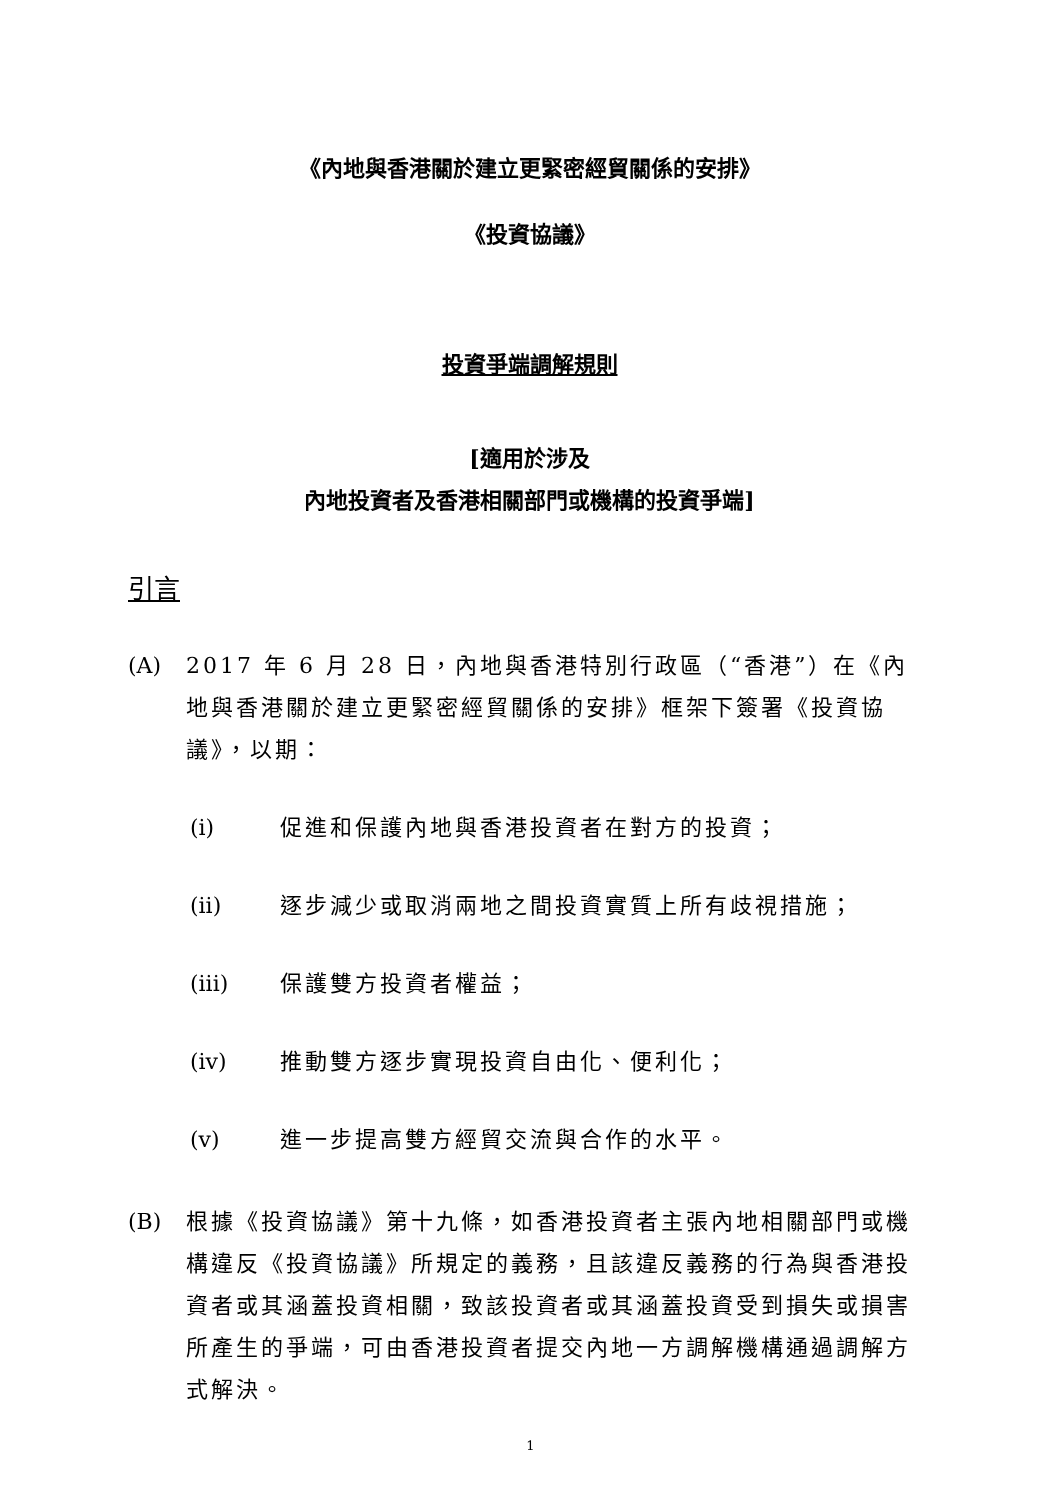《內地與香港關於建立更緊密經貿關係的安排》
《投資協議》
投資爭端調解規則
[適用於涉及
內地投資者及香港相關部門或機構的投資爭端]
引言
(A) 2017 年 6 月 28 日，內地與香港特別行政區（“香港”）在《內地與香港關於建立更緊密經貿關係的安排》框架下簽署《投資協議》，以期：
(i) 促進和保護內地與香港投資者在對方的投資；
(ii) 逐步減少或取消兩地之間投資實質上所有歧視措施；
(iii) 保護雙方投資者權益；
(iv) 推動雙方逐步實現投資自由化、便利化；
(v) 進一步提高雙方經貿交流與合作的水平。
(B) 根據《投資協議》第十九條，如香港投資者主張內地相關部門或機構違反《投資協議》所規定的義務，且該違反義務的行為與香港投資者或其涵蓋投資相關，致該投資者或其涵蓋投資受到損失或損害所產生的爭端，可由香港投資者提交內地一方調解機構通過調解方式解決。
1